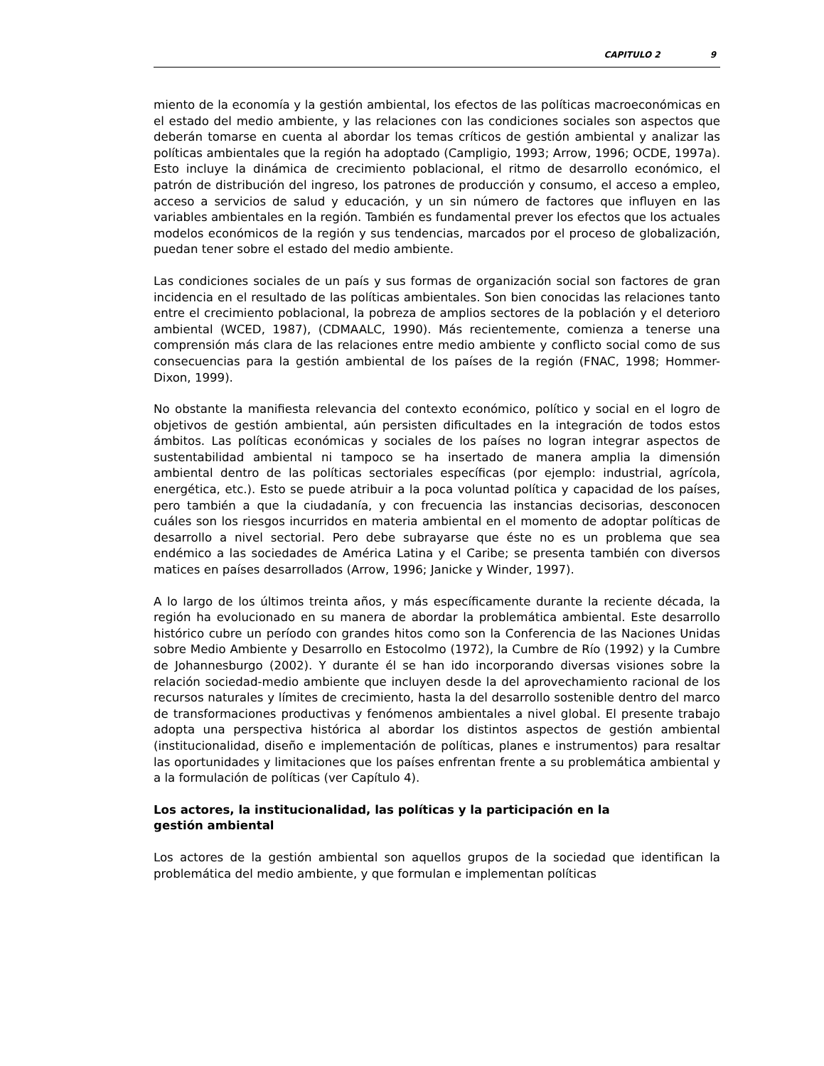CAPITULO 2 9
miento de la economía y la gestión ambiental, los efectos de las políticas macroeconómicas en el estado del medio ambiente, y las relaciones con las condiciones sociales son aspectos que deberán tomarse en cuenta al abordar los temas críticos de gestión ambiental y analizar las políticas ambientales que la región ha adoptado (Campligio, 1993; Arrow, 1996; OCDE, 1997a). Esto incluye la dinámica de crecimiento poblacional, el ritmo de desarrollo económico, el patrón de distribución del ingreso, los patrones de producción y consumo, el acceso a empleo, acceso a servicios de salud y educación, y un sin número de factores que influyen en las variables ambientales en la región. También es fundamental prever los efectos que los actuales modelos económicos de la región y sus tendencias, marcados por el proceso de globalización, puedan tener sobre el estado del medio ambiente.
Las condiciones sociales de un país y sus formas de organización social son factores de gran incidencia en el resultado de las políticas ambientales. Son bien conocidas las relaciones tanto entre el crecimiento poblacional, la pobreza de amplios sectores de la población y el deterioro ambiental (WCED, 1987), (CDMAALC, 1990). Más recientemente, comienza a tenerse una comprensión más clara de las relaciones entre medio ambiente y conflicto social como de sus consecuencias para la gestión ambiental de los países de la región (FNAC, 1998; Hommer-Dixon, 1999).
No obstante la manifiesta relevancia del contexto económico, político y social en el logro de objetivos de gestión ambiental, aún persisten dificultades en la integración de todos estos ámbitos. Las políticas económicas y sociales de los países no logran integrar aspectos de sustentabilidad ambiental ni tampoco se ha insertado de manera amplia la dimensión ambiental dentro de las políticas sectoriales específicas (por ejemplo: industrial, agrícola, energética, etc.). Esto se puede atribuir a la poca voluntad política y capacidad de los países, pero también a que la ciudadanía, y con frecuencia las instancias decisorias, desconocen cuáles son los riesgos incurridos en materia ambiental en el momento de adoptar políticas de desarrollo a nivel sectorial. Pero debe subrayarse que éste no es un problema que sea endémico a las sociedades de América Latina y el Caribe; se presenta también con diversos matices en países desarrollados (Arrow, 1996; Janicke y Winder, 1997).
A lo largo de los últimos treinta años, y más específicamente durante la reciente década, la región ha evolucionado en su manera de abordar la problemática ambiental. Este desarrollo histórico cubre un período con grandes hitos como son la Conferencia de las Naciones Unidas sobre Medio Ambiente y Desarrollo en Estocolmo (1972), la Cumbre de Río (1992) y la Cumbre de Johannesburgo (2002). Y durante él se han ido incorporando diversas visiones sobre la relación sociedad-medio ambiente que incluyen desde la del aprovechamiento racional de los recursos naturales y límites de crecimiento, hasta la del desarrollo sostenible dentro del marco de transformaciones productivas y fenómenos ambientales a nivel global. El presente trabajo adopta una perspectiva histórica al abordar los distintos aspectos de gestión ambiental (institucionalidad, diseño e implementación de políticas, planes e instrumentos) para resaltar las oportunidades y limitaciones que los países enfrentan frente a su problemática ambiental y a la formulación de políticas (ver Capítulo 4).
Los actores, la institucionalidad, las políticas y la participación en la
gestión ambiental
Los actores de la gestión ambiental son aquellos grupos de la sociedad que identifican la problemática del medio ambiente, y que formulan e implementan políticas